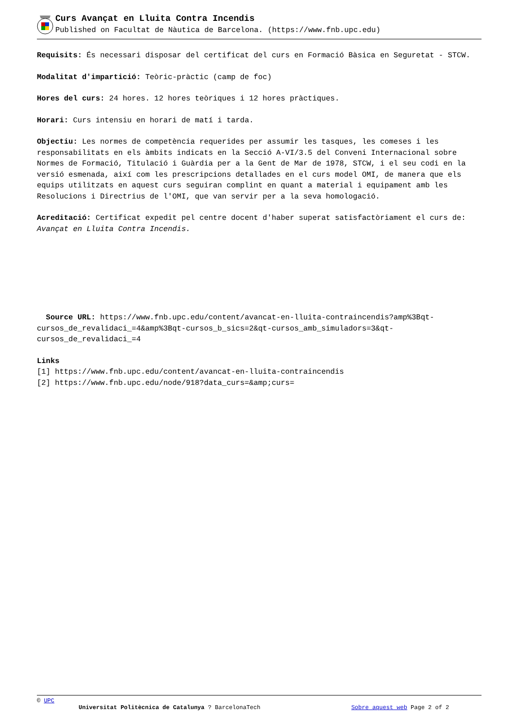Curs Avançat en Lluita Contra Incendis
Published on Facultat de Nàutica de Barcelona. (https://www.fnb.upc.edu)
Requisits: És necessari disposar del certificat del curs en Formació Bàsica en Seguretat - STCW.
Modalitat d'impartició: Teòric-pràctic (camp de foc)
Hores del curs: 24 hores. 12 hores teòriques i 12 hores pràctiques.
Horari: Curs intensiu en horari de matí i tarda.
Objectiu: Les normes de competència requerides per assumir les tasques, les comeses i les responsabilitats en els àmbits indicats en la Secció A-VI/3.5 del Conveni Internacional sobre Normes de Formació, Titulació i Guàrdia per a la Gent de Mar de 1978, STCW, i el seu codi en la versió esmenada, així com les prescripcions detallades en el curs model OMI, de manera que els equips utilitzats en aquest curs seguiran complint en quant a material i equipament amb les Resolucions i Directrius de l'OMI, que van servir per a la seva homologació.
Acreditació: Certificat expedit pel centre docent d'haber superat satisfactòriament el curs de: Avançat en Lluita Contra Incendis.
Source URL: https://www.fnb.upc.edu/content/avancat-en-lluita-contraincendis?amp%3Bqt-cursos_de_revalidaci_=4&amp%3Bqt-cursos_b_sics=2&qt-cursos_amb_simuladors=3&qt-cursos_de_revalidaci_=4
Links
[1] https://www.fnb.upc.edu/content/avancat-en-lluita-contraincendis
[2] https://www.fnb.upc.edu/node/918?data_curs=&amp;curs=
© UPC
Universitat Politècnica de Catalunya ? BarcelonaTech Sobre aquest web Page 2 of 2